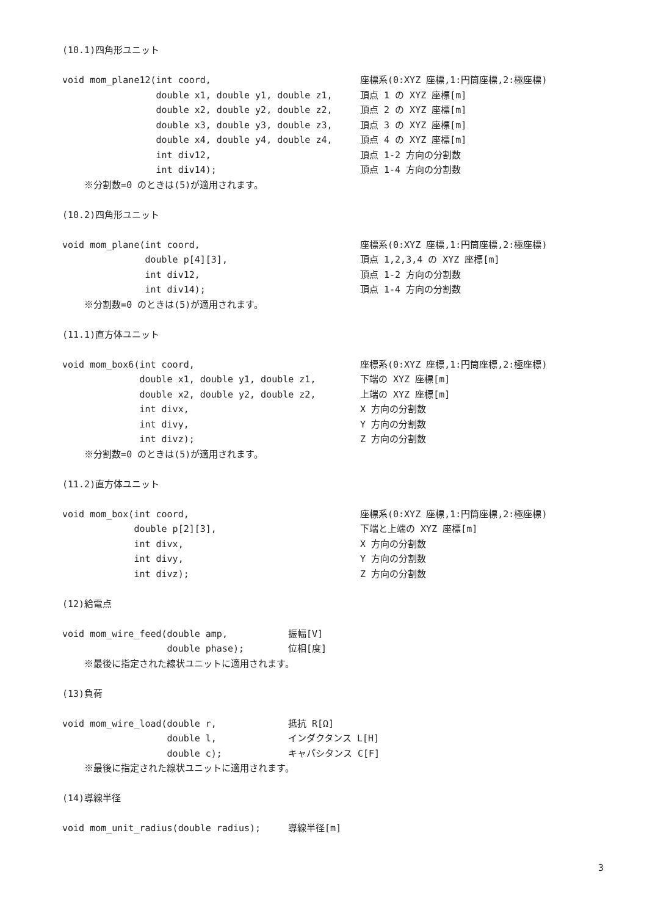(10.1)四角形ユニット
void mom_plane12(int coord, 座標系(0:XYZ 座標,1:円筒座標,2:極座標)
double x1, double y1, double z1, 頂点 1 の XYZ 座標[m]
double x2, double y2, double z2, 頂点 2 の XYZ 座標[m]
double x3, double y3, double z3, 頂点 3 の XYZ 座標[m]
double x4, double y4, double z4, 頂点 4 の XYZ 座標[m]
int div12, 頂点 1-2 方向の分割数
int div14); 頂点 1-4 方向の分割数
※分割数=0 のときは(5)が適用されます。
(10.2)四角形ユニット
void mom_plane(int coord, 座標系(0:XYZ 座標,1:円筒座標,2:極座標)
double p[4][3], 頂点 1,2,3,4 の XYZ 座標[m]
int div12, 頂点 1-2 方向の分割数
int div14); 頂点 1-4 方向の分割数
※分割数=0 のときは(5)が適用されます。
(11.1)直方体ユニット
void mom_box6(int coord, 座標系(0:XYZ 座標,1:円筒座標,2:極座標)
double x1, double y1, double z1, 下端の XYZ 座標[m]
double x2, double y2, double z2, 上端の XYZ 座標[m]
int divx, X 方向の分割数
int divy, Y 方向の分割数
int divz); Z 方向の分割数
※分割数=0 のときは(5)が適用されます。
(11.2)直方体ユニット
void mom_box(int coord, 座標系(0:XYZ 座標,1:円筒座標,2:極座標)
double p[2][3], 下端と上端の XYZ 座標[m]
int divx, X 方向の分割数
int divy, Y 方向の分割数
int divz); Z 方向の分割数
(12)給電点
void mom_wire_feed(double amp, 振幅[V]
double phase); 位相[度]
※最後に指定された線状ユニットに適用されます。
(13)負荷
void mom_wire_load(double r, 抵抗 R[Ω]
double l, インダクタンス L[H]
double c); キャパシタンス C[F]
※最後に指定された線状ユニットに適用されます。
(14)導線半径
void mom_unit_radius(double radius); 導線半径[m]
3